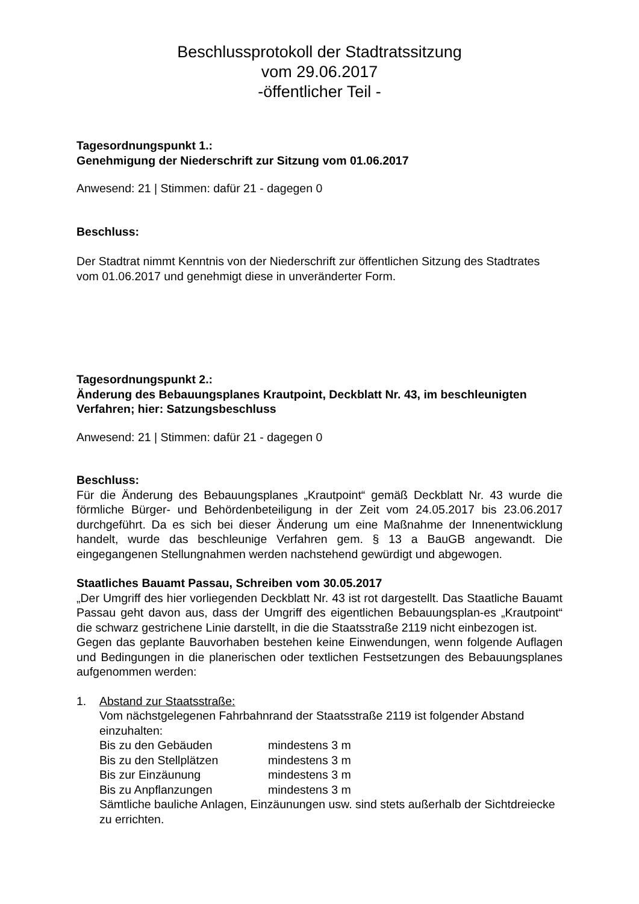Beschlussprotokoll der Stadtratssitzung
vom 29.06.2017
-öffentlicher Teil -
Tagesordnungspunkt 1.:
Genehmigung der Niederschrift zur Sitzung vom 01.06.2017
Anwesend: 21 | Stimmen: dafür 21 - dagegen 0
Beschluss:
Der Stadtrat nimmt Kenntnis von der Niederschrift zur öffentlichen Sitzung des Stadtrates vom 01.06.2017 und genehmigt diese in unveränderter Form.
Tagesordnungspunkt 2.:
Änderung des Bebauungsplanes Krautpoint, Deckblatt Nr. 43, im beschleunigten Verfahren; hier: Satzungsbeschluss
Anwesend: 21 | Stimmen: dafür 21 - dagegen 0
Beschluss:
Für die Änderung des Bebauungsplanes „Krautpoint“ gemäß Deckblatt Nr. 43 wurde die förmliche Bürger- und Behördenbeteiligung in der Zeit vom 24.05.2017 bis 23.06.2017 durchgeführt. Da es sich bei dieser Änderung um eine Maßnahme der Innenentwicklung handelt, wurde das beschleunige Verfahren gem. § 13 a BauGB angewandt. Die eingegangenen Stellungnahmen werden nachstehend gewürdigt und abgewogen.
Staatliches Bauamt Passau, Schreiben vom 30.05.2017
„Der Umgriff des hier vorliegenden Deckblatt Nr. 43 ist rot dargestellt. Das Staatliche Bauamt Passau geht davon aus, dass der Umgriff des eigentlichen Bebauungsplan-es „Krautpoint“ die schwarz gestrichene Linie darstellt, in die die Staatsstraße 2119 nicht einbezogen ist.
Gegen das geplante Bauvorhaben bestehen keine Einwendungen, wenn folgende Auflagen und Bedingungen in die planerischen oder textlichen Festsetzungen des Bebauungsplanes aufgenommen werden:
1. Abstand zur Staatsstraße:
Vom nächstgelegenen Fahrbahnrand der Staatsstraße 2119 ist folgender Abstand einzuhalten:
| Bis zu den Gebäuden | mindestens 3 m |
| Bis zu den Stellplätzen | mindestens 3 m |
| Bis zur Einzäunung | mindestens 3 m |
| Bis zu Anpflanzungen | mindestens 3 m |
Sämtliche bauliche Anlagen, Einzäunungen usw. sind stets außerhalb der Sichtdreiecke zu errichten.